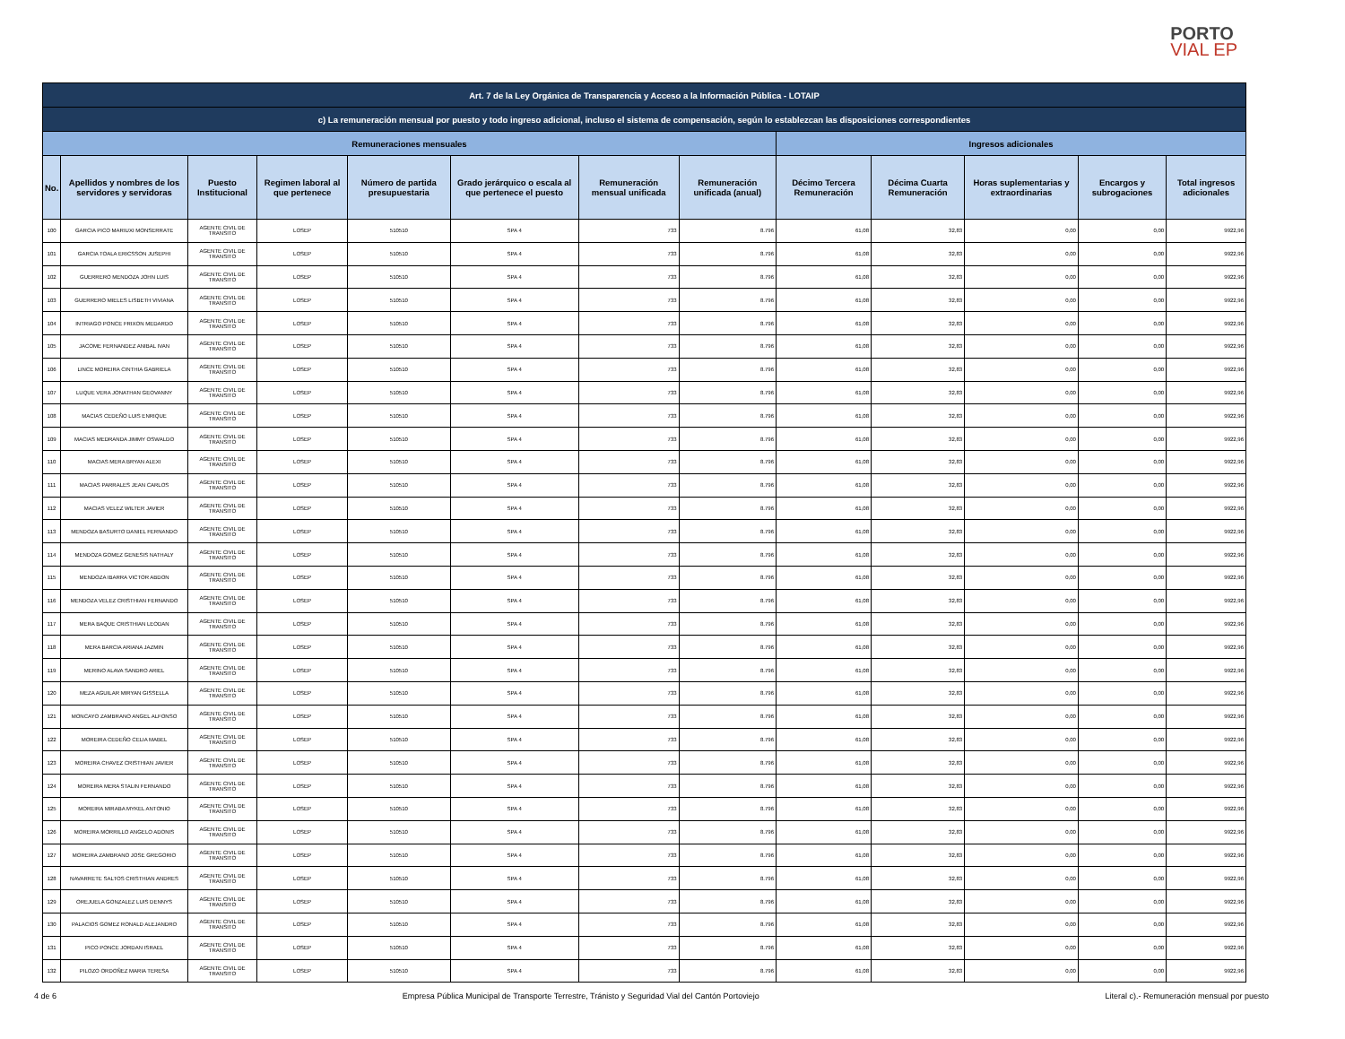PORTO
VIAL EP
| Art. 7 de la Ley Orgánica de Transparencia y Acceso a la Información Pública - LOTAIP | | | | | | | | | | | | |
| --- | --- | --- | --- | --- | --- | --- | --- | --- | --- | --- | --- | --- |
| c) La remuneración mensual por puesto y todo ingreso adicional, incluso el sistema de compensación, según lo establezcan las disposiciones correspondientes | | | | | | | | | | | | |
| Remuneraciones mensuales | | | | | | | | Ingresos adicionales | | | | |
| No. | Apellidos y nombres de los servidores y servidoras | Puesto Institucional | Regimen laboral al que pertenece | Número de partida presupuestaria | Grado jerárquico o escala al que pertenece el puesto | Remuneración mensual unificada | Remuneración unificada (anual) | Décimo Tercera Remuneración | Décima Cuarta Remuneración | Horas suplementarias y extraordinarias | Encargos y subrogaciones | Total ingresos adicionales |
| 100 | GARCIA PICO MARIUXI MONSERRATE | AGENTE CIVIL DE TRANSITO | LOSEP | 510510 | SPA 4 | 733 | 8.796 | 61,08 | 32,83 | 0,00 | 0,00 | 9922,96 |
| 101 | GARCIA TOALA ERICSSON JUSEPHI | AGENTE CIVIL DE TRANSITO | LOSEP | 510510 | SPA 4 | 733 | 8.796 | 61,08 | 32,83 | 0,00 | 0,00 | 9922,96 |
| 102 | GUERRERO MENDOZA JOHN LUIS | AGENTE CIVIL DE TRANSITO | LOSEP | 510510 | SPA 4 | 733 | 8.796 | 61,08 | 32,83 | 0,00 | 0,00 | 9922,96 |
| 103 | GUERRERO MIELES LISBETH VIVIANA | AGENTE CIVIL DE TRANSITO | LOSEP | 510510 | SPA 4 | 733 | 8.796 | 61,08 | 32,83 | 0,00 | 0,00 | 9922,96 |
| 104 | INTRIAGO PONCE FRIXON MEDARDO | AGENTE CIVIL DE TRANSITO | LOSEP | 510510 | SPA 4 | 733 | 8.796 | 61,08 | 32,83 | 0,00 | 0,00 | 9922,96 |
| 105 | JACOME FERNANDEZ ANIBAL IVAN | AGENTE CIVIL DE TRANSITO | LOSEP | 510510 | SPA 4 | 733 | 8.796 | 61,08 | 32,83 | 0,00 | 0,00 | 9922,96 |
| 106 | LINCE MOREIRA CINTHIA GABRIELA | AGENTE CIVIL DE TRANSITO | LOSEP | 510510 | SPA 4 | 733 | 8.796 | 61,08 | 32,83 | 0,00 | 0,00 | 9922,96 |
| 107 | LUQUE VERA JONATHAN GEOVANNY | AGENTE CIVIL DE TRANSITO | LOSEP | 510510 | SPA 4 | 733 | 8.796 | 61,08 | 32,83 | 0,00 | 0,00 | 9922,96 |
| 108 | MACIAS CEDEÑO LUIS ENRIQUE | AGENTE CIVIL DE TRANSITO | LOSEP | 510510 | SPA 4 | 733 | 8.796 | 61,08 | 32,83 | 0,00 | 0,00 | 9922,96 |
| 109 | MACIAS MEDRANDA JIMMY OSWALDO | AGENTE CIVIL DE TRANSITO | LOSEP | 510510 | SPA 4 | 733 | 8.796 | 61,08 | 32,83 | 0,00 | 0,00 | 9922,96 |
| 110 | MACIAS MERA BRYAN ALEXI | AGENTE CIVIL DE TRANSITO | LOSEP | 510510 | SPA 4 | 733 | 8.796 | 61,08 | 32,83 | 0,00 | 0,00 | 9922,96 |
| 111 | MACIAS PARRALES JEAN CARLOS | AGENTE CIVIL DE TRANSITO | LOSEP | 510510 | SPA 4 | 733 | 8.796 | 61,08 | 32,83 | 0,00 | 0,00 | 9922,96 |
| 112 | MACIAS VELEZ WILTER JAVIER | AGENTE CIVIL DE TRANSITO | LOSEP | 510510 | SPA 4 | 733 | 8.796 | 61,08 | 32,83 | 0,00 | 0,00 | 9922,96 |
| 113 | MENDOZA BASURTO DANIEL FERNANDO | AGENTE CIVIL DE TRANSITO | LOSEP | 510510 | SPA 4 | 733 | 8.796 | 61,08 | 32,83 | 0,00 | 0,00 | 9922,96 |
| 114 | MENDOZA GOMEZ GENESIS NATHALY | AGENTE CIVIL DE TRANSITO | LOSEP | 510510 | SPA 4 | 733 | 8.796 | 61,08 | 32,83 | 0,00 | 0,00 | 9922,96 |
| 115 | MENDOZA IBARRA VICTOR ABDON | AGENTE CIVIL DE TRANSITO | LOSEP | 510510 | SPA 4 | 733 | 8.796 | 61,08 | 32,83 | 0,00 | 0,00 | 9922,96 |
| 116 | MENDOZA VELEZ CRISTHIAN FERNANDO | AGENTE CIVIL DE TRANSITO | LOSEP | 510510 | SPA 4 | 733 | 8.796 | 61,08 | 32,83 | 0,00 | 0,00 | 9922,96 |
| 117 | MERA BAQUE CRISTHIAN LEODAN | AGENTE CIVIL DE TRANSITO | LOSEP | 510510 | SPA 4 | 733 | 8.796 | 61,08 | 32,83 | 0,00 | 0,00 | 9922,96 |
| 118 | MERA BARCIA ARIANA JAZMIN | AGENTE CIVIL DE TRANSITO | LOSEP | 510510 | SPA 4 | 733 | 8.796 | 61,08 | 32,83 | 0,00 | 0,00 | 9922,96 |
| 119 | MERINO ALAVA SANDRO ARIEL | AGENTE CIVIL DE TRANSITO | LOSEP | 510510 | SPA 4 | 733 | 8.796 | 61,08 | 32,83 | 0,00 | 0,00 | 9922,96 |
| 120 | MEZA AGUILAR MIRYAN GISSELLA | AGENTE CIVIL DE TRANSITO | LOSEP | 510510 | SPA 4 | 733 | 8.796 | 61,08 | 32,83 | 0,00 | 0,00 | 9922,96 |
| 121 | MONCAYO ZAMBRANO ANGEL ALFONSO | AGENTE CIVIL DE TRANSITO | LOSEP | 510510 | SPA 4 | 733 | 8.796 | 61,08 | 32,83 | 0,00 | 0,00 | 9922,96 |
| 122 | MOREIRA CEDEÑO CELIA MABEL | AGENTE CIVIL DE TRANSITO | LOSEP | 510510 | SPA 4 | 733 | 8.796 | 61,08 | 32,83 | 0,00 | 0,00 | 9922,96 |
| 123 | MOREIRA CHAVEZ CRISTHIAN JAVIER | AGENTE CIVIL DE TRANSITO | LOSEP | 510510 | SPA 4 | 733 | 8.796 | 61,08 | 32,83 | 0,00 | 0,00 | 9922,96 |
| 124 | MOREIRA MERA STALIN FERNANDO | AGENTE CIVIL DE TRANSITO | LOSEP | 510510 | SPA 4 | 733 | 8.796 | 61,08 | 32,83 | 0,00 | 0,00 | 9922,96 |
| 125 | MOREIRA MIRABA MYKEL ANTONIO | AGENTE CIVIL DE TRANSITO | LOSEP | 510510 | SPA 4 | 733 | 8.796 | 61,08 | 32,83 | 0,00 | 0,00 | 9922,96 |
| 126 | MOREIRA MORRILLO ANGELO ADONIS | AGENTE CIVIL DE TRANSITO | LOSEP | 510510 | SPA 4 | 733 | 8.796 | 61,08 | 32,83 | 0,00 | 0,00 | 9922,96 |
| 127 | MOREIRA ZAMBRANO JOSE GREGORIO | AGENTE CIVIL DE TRANSITO | LOSEP | 510510 | SPA 4 | 733 | 8.796 | 61,08 | 32,83 | 0,00 | 0,00 | 9922,96 |
| 128 | NAVARRETE SALTOS CRISTHIAN ANDRES | AGENTE CIVIL DE TRANSITO | LOSEP | 510510 | SPA 4 | 733 | 8.796 | 61,08 | 32,83 | 0,00 | 0,00 | 9922,96 |
| 129 | OREJUELA GONZALEZ LUIS DENNYS | AGENTE CIVIL DE TRANSITO | LOSEP | 510510 | SPA 4 | 733 | 8.796 | 61,08 | 32,83 | 0,00 | 0,00 | 9922,96 |
| 130 | PALACIOS GOMEZ RONALD ALEJANDRO | AGENTE CIVIL DE TRANSITO | LOSEP | 510510 | SPA 4 | 733 | 8.796 | 61,08 | 32,83 | 0,00 | 0,00 | 9922,96 |
| 131 | PICO PONCE JORDAN ISRAEL | AGENTE CIVIL DE TRANSITO | LOSEP | 510510 | SPA 4 | 733 | 8.796 | 61,08 | 32,83 | 0,00 | 0,00 | 9922,96 |
| 132 | PILOZO ORDOÑEZ MARIA TERESA | AGENTE CIVIL DE TRANSITO | LOSEP | 510510 | SPA 4 | 733 | 8.796 | 61,08 | 32,83 | 0,00 | 0,00 | 9922,96 |
4 de 6 Empresa Pública Municipal de Transporte Terrestre, Tránisto y Seguridad Vial del Cantón Portoviejo Literal c).- Remuneración mensual por puesto